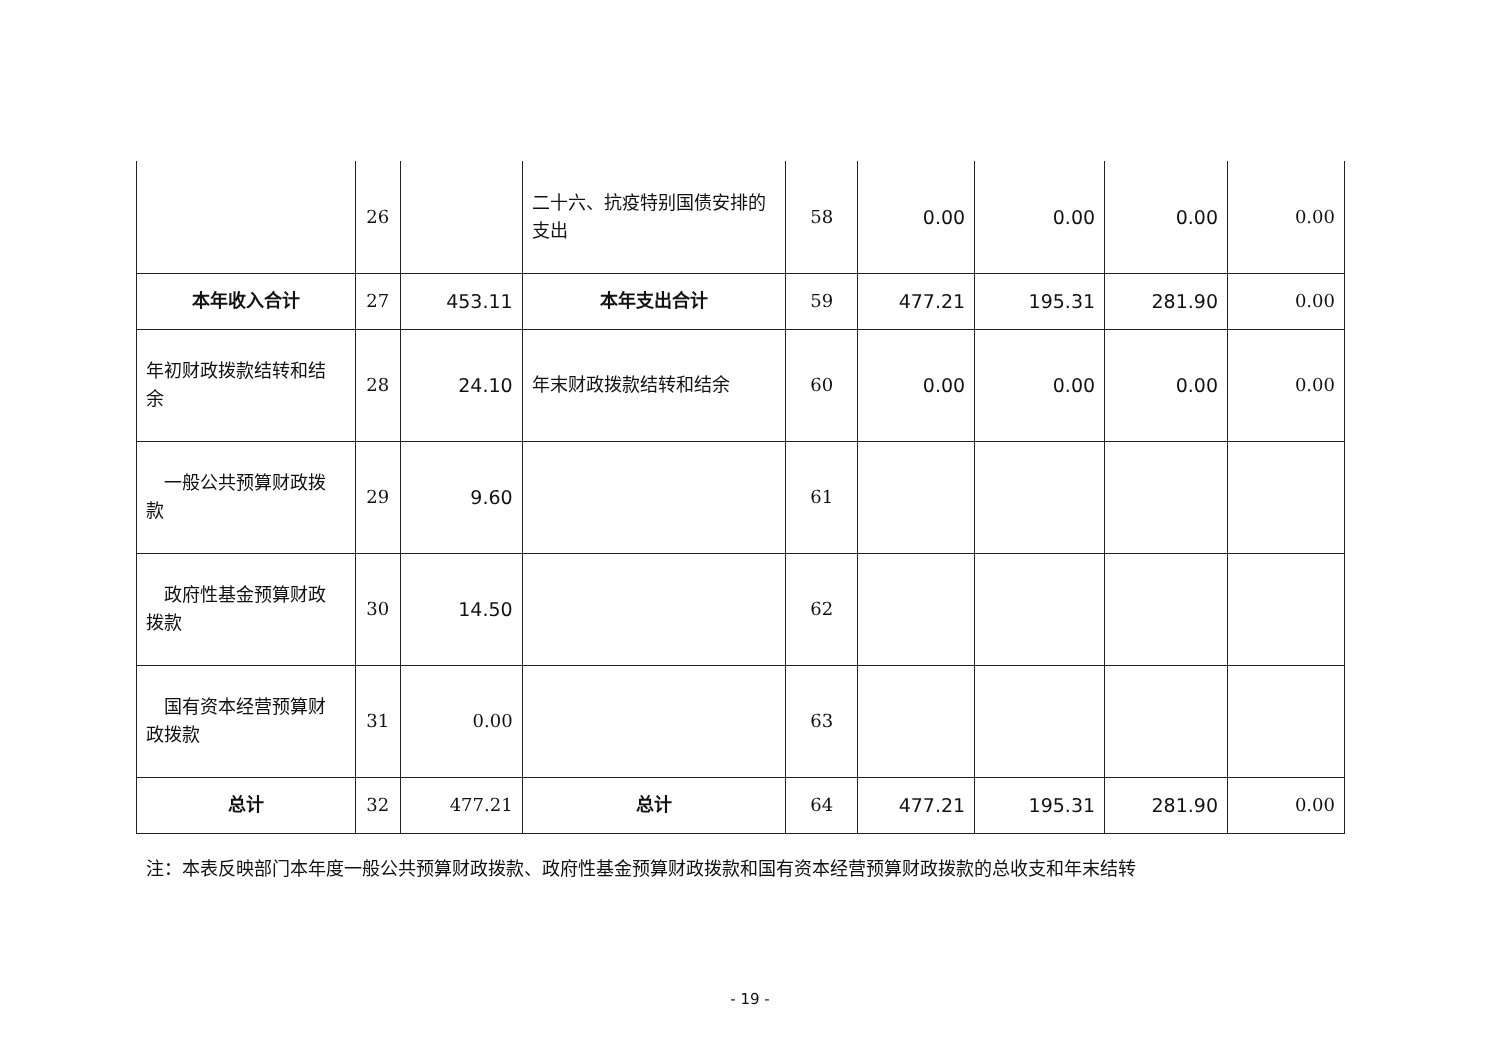| | 26 | | 二十六、抗疫特别国债安排的 支出 | 58 | 0.00 | 0.00 | 0.00 | 0.00 |
| 本年收入合计 | 27 | 453.11 | 本年支出合计 | 59 | 477.21 | 195.31 | 281.90 | 0.00 |
| 年初财政拨款结转和结 余 | 28 | 24.10 | 年末财政拨款结转和结余 | 60 | 0.00 | 0.00 | 0.00 | 0.00 |
| 一般公共预算财政拨 款 | 29 | 9.60 | | 61 | | | | |
| 政府性基金预算财政 拨款 | 30 | 14.50 | | 62 | | | | |
| 国有资本经营预算财 政拨款 | 31 | 0.00 | | 63 | | | | |
| 总计 | 32 | 477.21 | 总计 | 64 | 477.21 | 195.31 | 281.90 | 0.00 |
注：本表反映部门本年度一般公共预算财政拨款、政府性基金预算财政拨款和国有资本经营预算财政拨款的总收支和年末结转
- 19 -